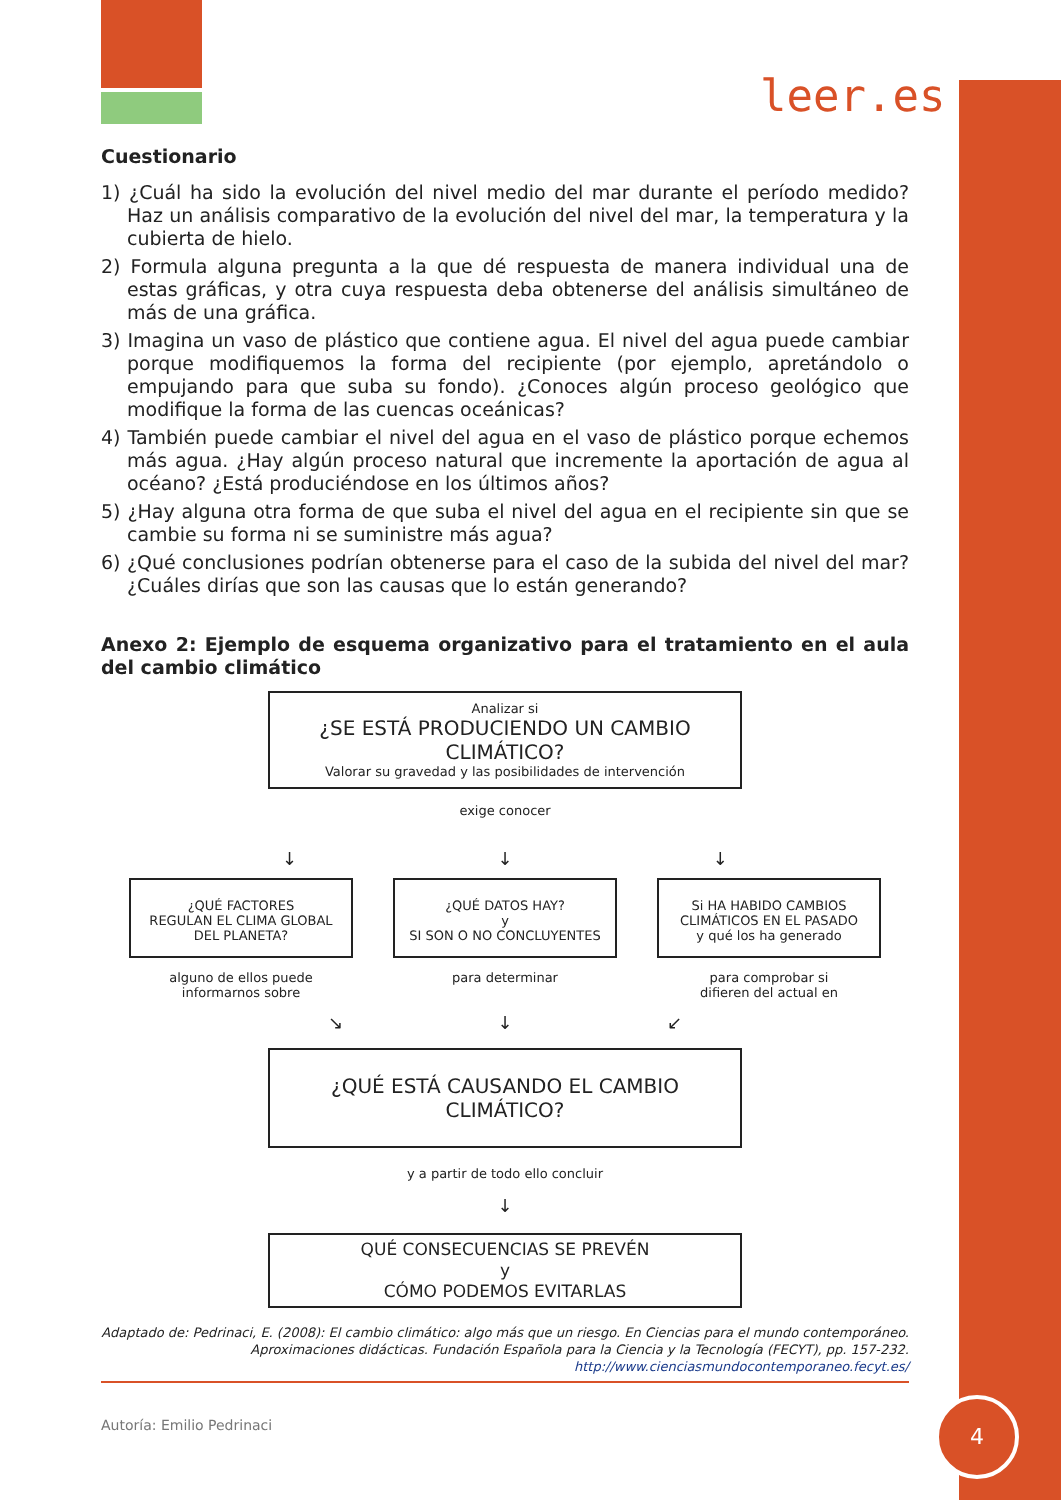leer.es
Cuestionario
1) ¿Cuál ha sido la evolución del nivel medio del mar durante el período medido? Haz un análisis comparativo de la evolución del nivel del mar, la temperatura y la cubierta de hielo.
2) Formula alguna pregunta a la que dé respuesta de manera individual una de estas gráficas, y otra cuya respuesta deba obtenerse del análisis simultáneo de más de una gráfica.
3) Imagina un vaso de plástico que contiene agua. El nivel del agua puede cambiar porque modifiquemos la forma del recipiente (por ejemplo, apretándolo o empujando para que suba su fondo). ¿Conoces algún proceso geológico que modifique la forma de las cuencas oceánicas?
4) También puede cambiar el nivel del agua en el vaso de plástico porque echemos más agua. ¿Hay algún proceso natural que incremente la aportación de agua al océano? ¿Está produciéndose en los últimos años?
5) ¿Hay alguna otra forma de que suba el nivel del agua en el recipiente sin que se cambie su forma ni se suministre más agua?
6) ¿Qué conclusiones podrían obtenerse para el caso de la subida del nivel del mar? ¿Cuáles dirías que son las causas que lo están generando?
Anexo 2: Ejemplo de esquema organizativo para el tratamiento en el aula del cambio climático
Analizar si
¿SE ESTÁ PRODUCIENDO UN CAMBIO CLIMÁTICO?
Valorar su gravedad y las posibilidades de intervención
exige conocer
↓ ↓ ↓
¿QUÉ FACTORES
REGULAN EL CLIMA GLOBAL
DEL PLANETA?
¿QUÉ DATOS HAY?
y
SI SON O NO CONCLUYENTES
Si HA HABIDO CAMBIOS
CLIMÁTICOS EN EL PASADO
y qué los ha generado
alguno de ellos puede
informarnos sobre
para determinar para comprobar si
difieren del actual en
↘ ↓ ↙
¿QUÉ ESTÁ CAUSANDO EL CAMBIO CLIMÁTICO?
y a partir de todo ello concluir
↓
QUÉ CONSECUENCIAS SE PREVÉN
y
CÓMO PODEMOS EVITARLAS
Adaptado de: Pedrinaci, E. (2008): El cambio climático: algo más que un riesgo. En Ciencias para el mundo contemporáneo.
Aproximaciones didácticas. Fundación Española para la Ciencia y la Tecnología (FECYT), pp. 157-232.
http://www.cienciasmundocontemporaneo.fecyt.es/
Autoría: Emilio Pedrinaci
4